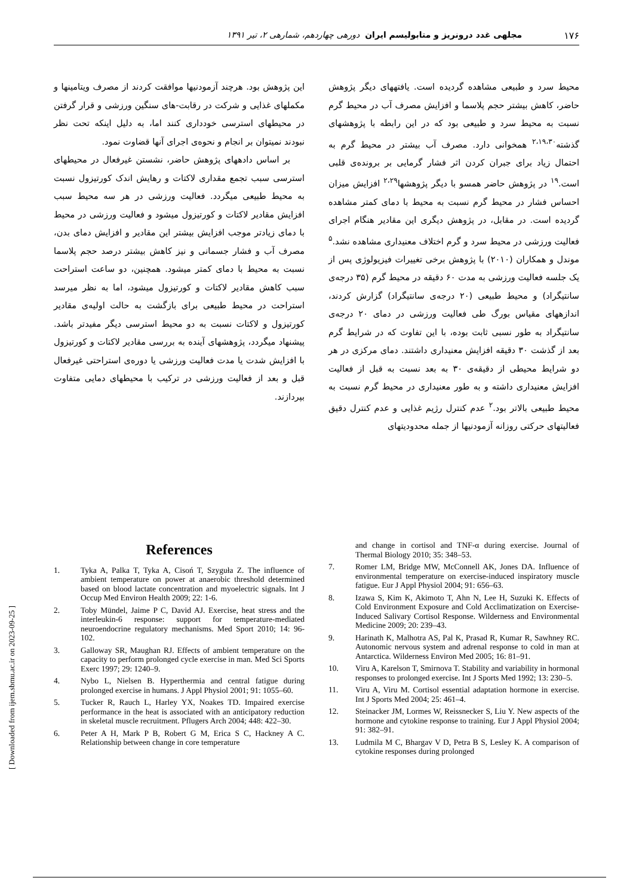۱۷۶ مجلهی غدد درونریز و متابولیسم ایران دورهی چهاردهم، شمارهی ۲، تیر ۱۳۹۱
محیط سرد و طبیعی مشاهده گردیده است. یافتههای دیگر پژوهش حاضر، کاهش بیشتر حجم پلاسما و افزایش مصرف آب در محیط گرم نسبت به محیط سرد و طبیعی بود که در این رابطه با پژوهشهای گذشته<sup>۲،۱۹،۳۰</sup> همخوانی دارد. مصرف آب بیشتر در محیط گرم به احتمال زیاد برای جبران کردن اثر فشار گرمایی بر برونده‌ی قلبی است.<sup>۱۹</sup> در پژوهش حاضر همسو با دیگر پژوهشها<sup>۲،۲۹</sup> افزایش میزان احساس فشار در محیط گرم نسبت به محیط با دمای کمتر مشاهده گردیده است. در مقابل، در پژوهش دیگری این مقادیر هنگام اجرای فعالیت ورزشی در محیط سرد و گرم اختلاف معنیداری مشاهده نشد.<sup>۵</sup> موندل و همکاران (۲۰۱۰) با پژوهش برخی تغییرات فیزیولوژی پس از یک جلسه فعالیت ورزشی به مدت ۶۰ دقیقه در محیط گرم (۳۵ درجه‌ی سانتیگراد) و محیط طبیعی (۲۰ درجه‌ی سانتیگراد) گزارش کردند، اندازههای مقیاس بورگ طی فعالیت ورزشی در دمای ۲۰ درجه‌ی سانتیگراد به طور نسبی ثابت بوده، با این تفاوت که در شرایط گرم بعد از گذشت ۳۰ دقیقه افزایش معنیداری داشتند. دمای مرکزی در هر دو شرایط محیطی از دقیقه‌ی ۳۰ به بعد نسبت به قبل از فعالیت افزایش معنیداری داشته و به طور معنیداری در محیط گرم نسبت به محیط طبیعی بالاتر بود.<sup>۲</sup> عدم کنترل رژیم غذایی و عدم کنترل دقیق فعالیتهای حرکتی روزانه آزمودنیها از جمله محدودیتهای
این پژوهش بود. هرچند آزمودنیها موافقت کردند از مصرف ویتامینها و مکملهای غذایی و شرکت در رقابت-های سنگین ورزشی و قرار گرفتن در محیطهای استرسی خودداری کنند اما، به دلیل اینکه تحت نظر نبودند نمیتوان بر انجام و نحوه‌ی اجرای آنها قضاوت نمود.
بر اساس دادههای پژوهش حاضر، نشستن غیرفعال در محیطهای استرسی سبب تجمع مقداری لاکتات و رهایش اندک کورتیزول نسبت به محیط طبیعی میگردد. فعالیت ورزشی در هر سه محیط سبب افزایش مقادیر لاکتات و کورتیزول میشود و فعالیت ورزشی در محیط با دمای زیادتر موجب افزایش بیشتر این مقادیر و افزایش دمای بدن، مصرف آب و فشار جسمانی و نیز کاهش بیشتر درصد حجم پلاسما نسبت به محیط با دمای کمتر میشود. همچنین، دو ساعت استراحت سبب کاهش مقادیر لاکتات و کورتیزول میشود، اما به نظر میرسد استراحت در محیط طبیعی برای بازگشت به حالت اولیه‌ی مقادیر کورتیزول و لاکتات نسبت به دو محیط استرسی دیگر مفیدتر باشد. پیشنهاد میگردد، پژوهشهای آینده به بررسی مقادیر لاکتات و کورتیزول با افزایش شدت یا مدت فعالیت ورزشی یا دوره‌ی استراحتی غیرفعال قبل و بعد از فعالیت ورزشی در ترکیب با محیطهای دمایی متفاوت بپردازند.
References
1. Tyka A, Palka T, Tyka A, Cisoń T, Szyguła Z. The influence of ambient temperature on power at anaerobic threshold determined based on blood lactate concentration and myoelectric signals. Int J Occup Med Environ Health 2009; 22: 1-6.
2. Toby Mündel, Jaime P C, David AJ. Exercise, heat stress and the interleukin-6 response: support for temperature-mediated neuroendocrine regulatory mechanisms. Med Sport 2010; 14: 96-102.
3. Galloway SR, Maughan RJ. Effects of ambient temperature on the capacity to perform prolonged cycle exercise in man. Med Sci Sports Exerc 1997; 29: 1240–9.
4. Nybo L, Nielsen B. Hyperthermia and central fatigue during prolonged exercise in humans. J Appl Physiol 2001; 91: 1055–60.
5. Tucker R, Rauch L, Harley YX, Noakes TD. Impaired exercise performance in the heat is associated with an anticipatory reduction in skeletal muscle recruitment. Pflugers Arch 2004; 448: 422–30.
6. Peter A H, Mark P B, Robert G M, Erica S C, Hackney A C. Relationship between change in core temperature
and change in cortisol and TNF-α during exercise. Journal of Thermal Biology 2010; 35: 348–53.
7. Romer LM, Bridge MW, McConnell AK, Jones DA. Influence of environmental temperature on exercise-induced inspiratory muscle fatigue. Eur J Appl Physiol 2004; 91: 656–63.
8. Izawa S, Kim K, Akimoto T, Ahn N, Lee H, Suzuki K. Effects of Cold Environment Exposure and Cold Acclimatization on Exercise-Induced Salivary Cortisol Response. Wilderness and Environmental Medicine 2009; 20: 239–43.
9. Harinath K, Malhotra AS, Pal K, Prasad R, Kumar R, Sawhney RC. Autonomic nervous system and adrenal response to cold in man at Antarctica. Wilderness Environ Med 2005; 16: 81–91.
10. Viru A, Karelson T, Smirnova T. Stability and variability in hormonal responses to prolonged exercise. Int J Sports Med 1992; 13: 230–5.
11. Viru A, Viru M. Cortisol essential adaptation hormone in exercise. Int J Sports Med 2004; 25: 461–4.
12. Steinacker JM, Lormes W, Reissnecker S, Liu Y. New aspects of the hormone and cytokine response to training. Eur J Appl Physiol 2004; 91: 382–91.
13. Ludmila M C, Bhargav V D, Petra B S, Lesley K. A comparison of cytokine responses during prolonged
[ Downloaded from ijem.sbmu.ac.ir on 2023-09-25 ]